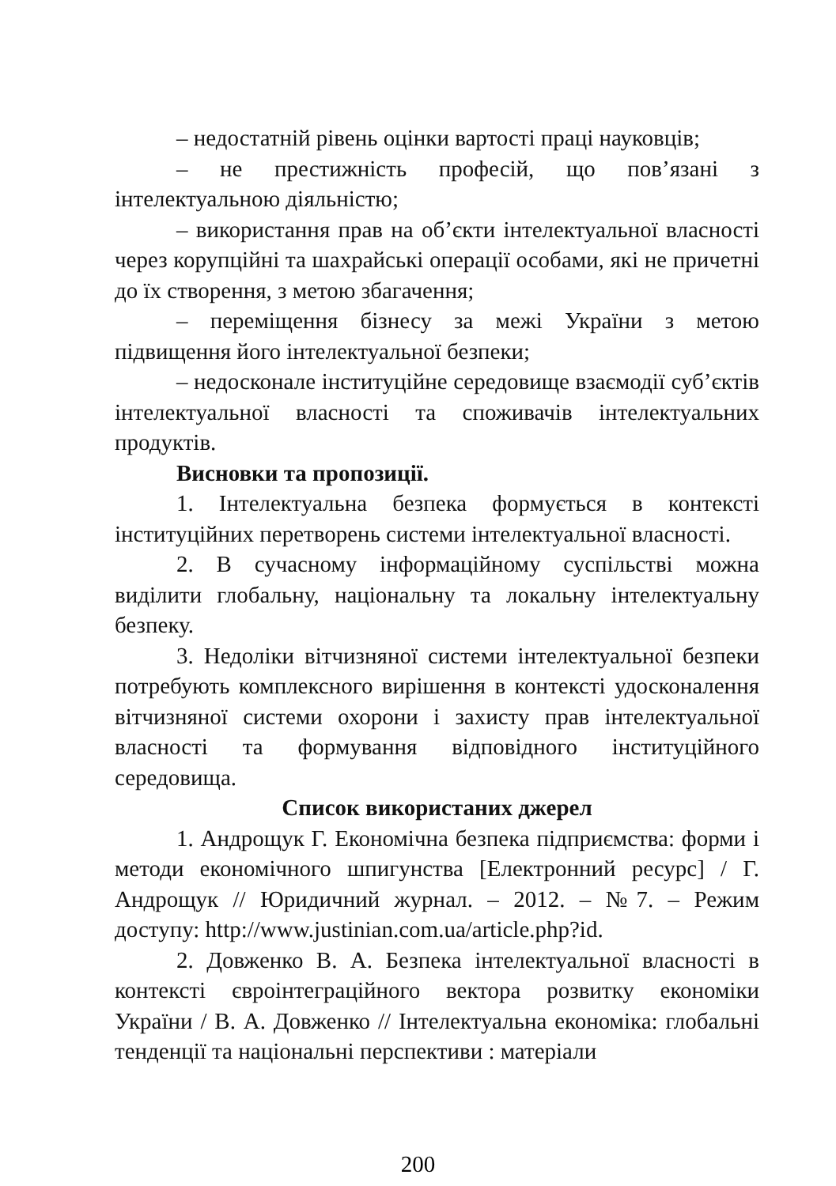– недостатній рівень оцінки вартості праці науковців;
– не престижність професій, що пов’язані з інтелектуальною діяльністю;
– використання прав на об’єкти інтелектуальної власності через корупційні та шахрайські операції особами, які не причетні до їх створення, з метою збагачення;
– переміщення бізнесу за межі України з метою підвищення його інтелектуальної безпеки;
– недосконале інституційне середовище взаємодії суб’єктів інтелектуальної власності та споживачів інтелектуальних продуктів.
Висновки та пропозиції.
1. Інтелектуальна безпека формується в контексті інституційних перетворень системи інтелектуальної власності.
2. В сучасному інформаційному суспільстві можна виділити глобальну, національну та локальну інтелектуальну безпеку.
3. Недоліки вітчизняної системи інтелектуальної безпеки потребують комплексного вирішення в контексті удосконалення вітчизняної системи охорони і захисту прав інтелектуальної власності та формування відповідного інституційного середовища.
Список використаних джерел
1. Андрощук Г. Економічна безпека підприємства: форми і методи економічного шпигунства [Електронний ресурс] / Г. Андрощук // Юридичний журнал. – 2012. – №7. – Режим доступу: http://www.justinian.com.ua/article.php?id.
2. Довженко В. А. Безпека інтелектуальної власності в контексті євроінтеграційного вектора розвитку економіки України / В. А. Довженко // Інтелектуальна економіка: глобальні тенденції та національні перспективи : матеріали
200